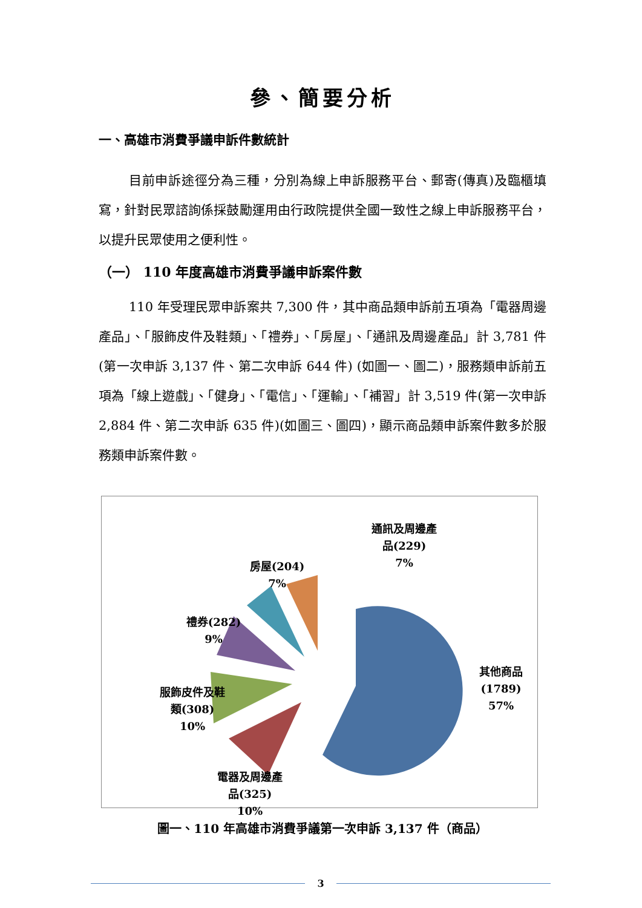參、簡要分析
一、高雄市消費爭議申訴件數統計
目前申訴途徑分為三種，分別為線上申訴服務平台、郵寄(傳真)及臨櫃填寫，針對民眾諮詢係採鼓勵運用由行政院提供全國一致性之線上申訴服務平台，以提升民眾使用之便利性。
（一） 110 年度高雄市消費爭議申訴案件數
110 年受理民眾申訴案共 7,300 件，其中商品類申訴前五項為「電器周邊產品」、「服飾皮件及鞋類」、「禮券」、「房屋」、「通訊及周邊產品」計 3,781 件(第一次申訴 3,137 件、第二次申訴 644 件) (如圖一、圖二)，服務類申訴前五項為「線上遊戲」、「健身」、「電信」、「運輸」、「補習」計 3,519 件(第一次申訴 2,884 件、第二次申訴 635 件)(如圖三、圖四)，顯示商品類申訴案件數多於服務類申訴案件數。
通訊及周邊產
品(229)
7%
房屋(204)
7%
禮券(282)
9%
服飾皮件及鞋
類(308)
10%
電器及周邊產
品(325)
10%
其他商品
(1789)
57%
圖一、110 年高雄市消費爭議第一次申訴 3,137 件（商品）
3